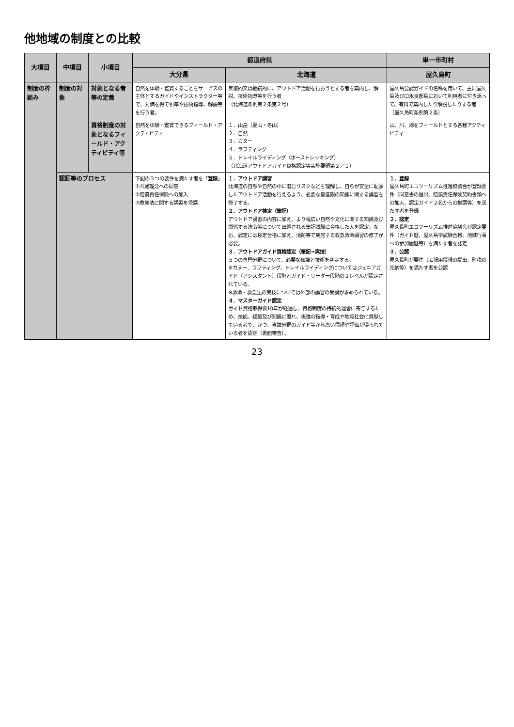他地域の制度との比較
| 大項目 | 中項目 | 小項目 | 都道府県 | | 単一市町村 |
| --- | --- | --- | --- | --- | --- |
| | | | 大分県 | 北海道 | 屋久島町 |
| 制度の枠組み | 制度の対象 | 対象となる者等の定義 | 自然を体験・鑑賞することをサービスの主体とするガイドやインストラクター等で、対価を得て引率や技術指導、解説等を行う者。 | 反復的又は継続的に、アウトドア活動を行おうとする者を案内し、解説、技術指導等を行う者 （北海道条例第２条第２号） | 屋久島公認ガイドの名称を用いて、主に屋久島及び口永良部島において利用者に付き添って、有料で案内したり解説したりする者 （屋久島町条例第２条） |
| | | 資格制度の対象となるフィールド・アクティビティ等 | 自然を体験・鑑賞できるフィールド・アクティビティ | １．山岳（夏山・冬山） ２．自然 ３．カヌー ４．ラフティング ５．トレイルライディング（ホーストレッキング） （北海道アウトドアガイド資格認定等実施要領第２／１） | 山、川、海をフィールドとする各種アクティビティ |
| | 認証等のプロセス | | 下記の３つの要件を満たす者を「 登録 」 ①共通理念への同意 ②賠償責任保険への加入 ③救急法に関する講習を受講 | １．アウトドア講習 北海道の自然や自然の中に潜むリスクなどを理解し、自らが安全に配慮したアウトドア活動を行えるよう、必要な最低限の知識に関する講習を修了する。 ２．アウトドア検定（筆記） アウトドア講習の内容に加え、より幅広い自然や文化に関する知識及び関係する法令等について出題される筆記試験に合格した人を認定。なお、認定には検定合格に加え、消防等で実施する救急救命講習の修了が必要。 ３．アウトドアガイド資格認定（筆記→実技） ５つの専門分野について、必要な知識と技術を判定する。 ※カヌー、ラフティング、トレイルライディングについてはジュニアガイド（アシスタント）段階とガイド・リーダー段階の２レベルが設定されている。 ※救命・救急法の実技については外部の講習の受講が求められている。 ４．マスターガイド認定 ガイド資格取得後10年が経過し、資格制度の持続的運営に寄与するため、技能、経験及び知識に優れ、後進の指導・育成や地域社会に貢献している者で、かつ、当該分野のガイド等から高い信頼や評価が得られている者を認定（書面審査）。 | １．登録 屋久島町エコツーリズム推進協議会が登録要件（同意書の提出、賠償責任保険契約書類への加入、認定ガイド２名からの推薦等）を満たす者を登録 ２．認定 屋久島町エコツーリズム推進協議会が認定要件（ガイド歴、屋久島学試験合格、地域行事への参加履歴等）を満たす者を認定 ３．公認 屋久島町が要件（広報用情報の提出、町税の完納等）を満たす者を公認 |
23